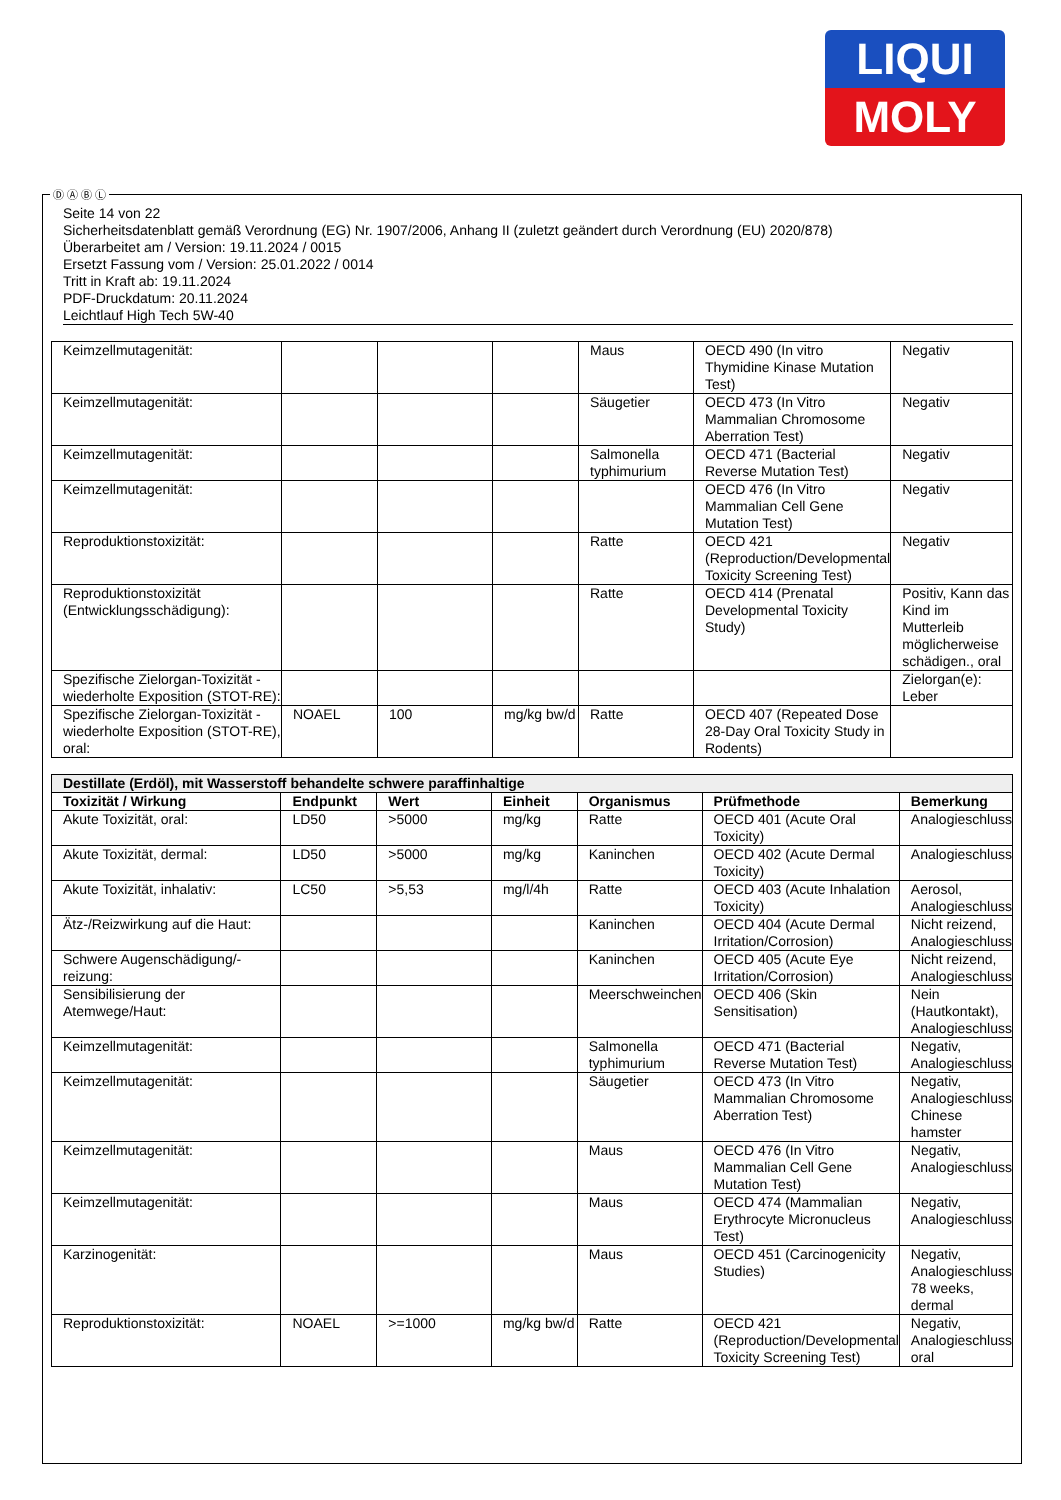LIQUI
MOLY
Seite 14 von 22
Sicherheitsdatenblatt gemäß Verordnung (EG) Nr. 1907/2006, Anhang II (zuletzt geändert durch Verordnung (EU) 2020/878)
Überarbeitet am / Version: 19.11.2024 / 0015
Ersetzt Fassung vom / Version: 25.01.2022 / 0014
Tritt in Kraft ab: 19.11.2024
PDF-Druckdatum: 20.11.2024
Leichtlauf High Tech 5W-40
| Keimzellmutagenität: | | | | Maus | OECD 490 (In vitro Thymidine Kinase Mutation Test) | Negativ |
| Keimzellmutagenität: | | | | Säugetier | OECD 473 (In Vitro Mammalian Chromosome Aberration Test) | Negativ |
| Keimzellmutagenität: | | | | Salmonella typhimurium | OECD 471 (Bacterial Reverse Mutation Test) | Negativ |
| Keimzellmutagenität: | | | | | OECD 476 (In Vitro Mammalian Cell Gene Mutation Test) | Negativ |
| Reproduktionstoxizität: | | | | Ratte | OECD 421 (Reproduction/Developmental Toxicity Screening Test) | Negativ |
| Reproduktionstoxizität (Entwicklungsschädigung): | | | | Ratte | OECD 414 (Prenatal Developmental Toxicity Study) | Positiv, Kann das Kind im Mutterleib möglicherweise schädigen., oral |
| Spezifische Zielorgan-Toxizität - wiederholte Exposition (STOT-RE): | | | | | | Zielorgan(e): Leber |
| Spezifische Zielorgan-Toxizität - wiederholte Exposition (STOT-RE), oral: | NOAEL | 100 | mg/kg bw/d | Ratte | OECD 407 (Repeated Dose 28-Day Oral Toxicity Study in Rodents) | |
| Destillate (Erdöl), mit Wasserstoff behandelte schwere paraffinhaltige | | | | | | |
| Toxizität / Wirkung | Endpunkt | Wert | Einheit | Organismus | Prüfmethode | Bemerkung |
| Akute Toxizität, oral: | LD50 | >5000 | mg/kg | Ratte | OECD 401 (Acute Oral Toxicity) | Analogieschluss |
| Akute Toxizität, dermal: | LD50 | >5000 | mg/kg | Kaninchen | OECD 402 (Acute Dermal Toxicity) | Analogieschluss |
| Akute Toxizität, inhalativ: | LC50 | >5,53 | mg/l/4h | Ratte | OECD 403 (Acute Inhalation Toxicity) | Aerosol, Analogieschluss |
| Ätz-/Reizwirkung auf die Haut: | | | | Kaninchen | OECD 404 (Acute Dermal Irritation/Corrosion) | Nicht reizend, Analogieschluss |
| Schwere Augenschädigung/-reizung: | | | | Kaninchen | OECD 405 (Acute Eye Irritation/Corrosion) | Nicht reizend, Analogieschluss |
| Sensibilisierung der Atemwege/Haut: | | | | Meerschweinchen | OECD 406 (Skin Sensitisation) | Nein (Hautkontakt), Analogieschluss |
| Keimzellmutagenität: | | | | Salmonella typhimurium | OECD 471 (Bacterial Reverse Mutation Test) | Negativ, Analogieschluss |
| Keimzellmutagenität: | | | | Säugetier | OECD 473 (In Vitro Mammalian Chromosome Aberration Test) | Negativ, Analogieschluss Chinese hamster |
| Keimzellmutagenität: | | | | Maus | OECD 476 (In Vitro Mammalian Cell Gene Mutation Test) | Negativ, Analogieschluss |
| Keimzellmutagenität: | | | | Maus | OECD 474 (Mammalian Erythrocyte Micronucleus Test) | Negativ, Analogieschluss |
| Karzinogenität: | | | | Maus | OECD 451 (Carcinogenicity Studies) | Negativ, Analogieschluss 78 weeks, dermal |
| Reproduktionstoxizität: | NOAEL | >=1000 | mg/kg bw/d | Ratte | OECD 421 (Reproduction/Developmental Toxicity Screening Test) | Negativ, Analogieschluss oral |
Ⓓ Ⓐ Ⓑ Ⓛ